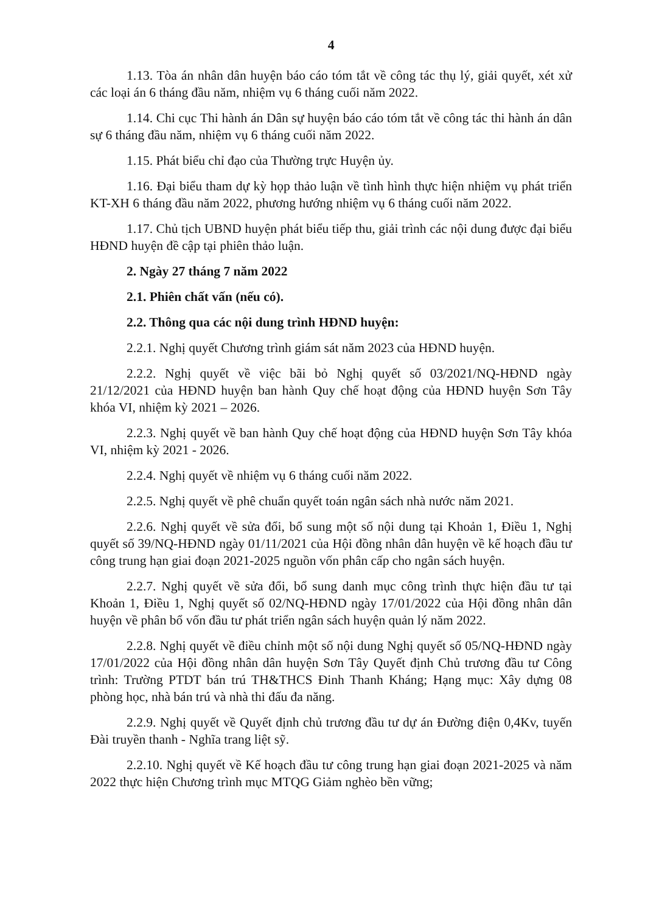4
1.13. Tòa án nhân dân huyện báo cáo tóm tắt về công tác thụ lý, giải quyết, xét xử các loại án 6 tháng đầu năm, nhiệm vụ 6 tháng cuối năm 2022.
1.14. Chi cục Thi hành án Dân sự huyện báo cáo tóm tắt về công tác thi hành án dân sự 6 tháng đầu năm, nhiệm vụ 6 tháng cuối năm 2022.
1.15. Phát biểu chỉ đạo của Thường trực Huyện ủy.
1.16. Đại biểu tham dự kỳ họp thảo luận về tình hình thực hiện nhiệm vụ phát triển KT-XH 6 tháng đầu năm 2022, phương hướng nhiệm vụ 6 tháng cuối năm 2022.
1.17. Chủ tịch UBND huyện phát biểu tiếp thu, giải trình các nội dung được đại biểu HĐND huyện đề cập tại phiên thảo luận.
2. Ngày 27 tháng 7 năm 2022
2.1. Phiên chất vấn (nếu có).
2.2. Thông qua các nội dung trình HĐND huyện:
2.2.1. Nghị quyết Chương trình giám sát năm 2023 của HĐND huyện.
2.2.2. Nghị quyết về việc bãi bỏ Nghị quyết số 03/2021/NQ-HĐND ngày 21/12/2021 của HĐND huyện ban hành Quy chế hoạt động của HĐND huyện Sơn Tây khóa VI, nhiệm kỳ 2021 – 2026.
2.2.3. Nghị quyết về ban hành Quy chế hoạt động của HĐND huyện Sơn Tây khóa VI, nhiệm kỳ 2021 - 2026.
2.2.4. Nghị quyết về nhiệm vụ 6 tháng cuối năm 2022.
2.2.5. Nghị quyết về phê chuẩn quyết toán ngân sách nhà nước năm 2021.
2.2.6. Nghị quyết về sửa đổi, bổ sung một số nội dung tại Khoản 1, Điều 1, Nghị quyết số 39/NQ-HĐND ngày 01/11/2021 của Hội đồng nhân dân huyện về kế hoạch đầu tư công trung hạn giai đoạn 2021-2025 nguồn vốn phân cấp cho ngân sách huyện.
2.2.7. Nghị quyết về sửa đổi, bổ sung danh mục công trình thực hiện đầu tư tại Khoản 1, Điều 1, Nghị quyết số 02/NQ-HĐND ngày 17/01/2022 của Hội đồng nhân dân huyện về phân bổ vốn đầu tư phát triển ngân sách huyện quản lý năm 2022.
2.2.8. Nghị quyết về điều chỉnh một số nội dung Nghị quyết số 05/NQ-HĐND ngày 17/01/2022 của Hội đồng nhân dân huyện Sơn Tây Quyết định Chủ trương đầu tư Công trình: Trường PTDT bán trú TH&THCS Đinh Thanh Kháng; Hạng mục: Xây dựng 08 phòng học, nhà bán trú và nhà thi đấu đa năng.
2.2.9. Nghị quyết về Quyết định chủ trương đầu tư dự án Đường điện 0,4Kv, tuyến Đài truyền thanh - Nghĩa trang liệt sỹ.
2.2.10. Nghị quyết về Kế hoạch đầu tư công trung hạn giai đoạn 2021-2025 và năm 2022 thực hiện Chương trình mục MTQG Giảm nghèo bền vững;